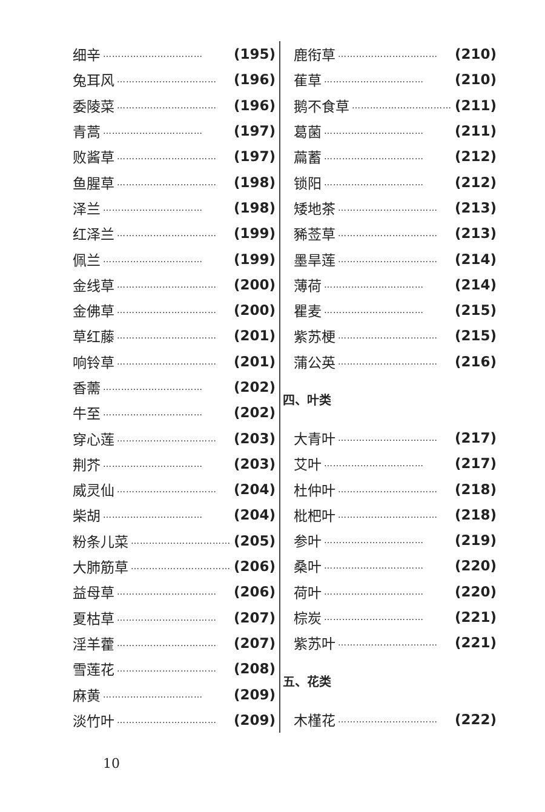细辛 …………………………… (195)
兔耳风 …………………………… (196)
委陵菜 …………………………… (196)
青蒿 …………………………… (197)
败酱草 …………………………… (197)
鱼腥草 …………………………… (198)
泽兰 …………………………… (198)
红泽兰 …………………………… (199)
佩兰 …………………………… (199)
金线草 …………………………… (200)
金佛草 …………………………… (200)
草红藤 …………………………… (201)
响铃草 …………………………… (201)
香薷 …………………………… (202)
牛至 …………………………… (202)
穿心莲 …………………………… (203)
荆芥 …………………………… (203)
威灵仙 …………………………… (204)
柴胡 …………………………… (204)
粉条儿菜 …………………………… (205)
大肺筋草 …………………………… (206)
益母草 …………………………… (206)
夏枯草 …………………………… (207)
淫羊藿 …………………………… (207)
雪莲花 …………………………… (208)
麻黄 …………………………… (209)
淡竹叶 …………………………… (209)
鹿衔草 …………………………… (210)
萑草 …………………………… (210)
鹅不食草 …………………………… (211)
葛菌 …………………………… (211)
萹蓄 …………………………… (212)
锁阳 …………………………… (212)
矮地茶 …………………………… (213)
豨莶草 …………………………… (213)
墨旱莲 …………………………… (214)
薄荷 …………………………… (214)
瞿麦 …………………………… (215)
紫苏梗 …………………………… (215)
蒲公英 …………………………… (216)
四、叶类
大青叶 …………………………… (217)
艾叶 …………………………… (217)
杜仲叶 …………………………… (218)
枇杷叶 …………………………… (218)
参叶 …………………………… (219)
桑叶 …………………………… (220)
荷叶 …………………………… (220)
棕炭 …………………………… (221)
紫苏叶 …………………………… (221)
五、花类
木槿花 …………………………… (222)
10